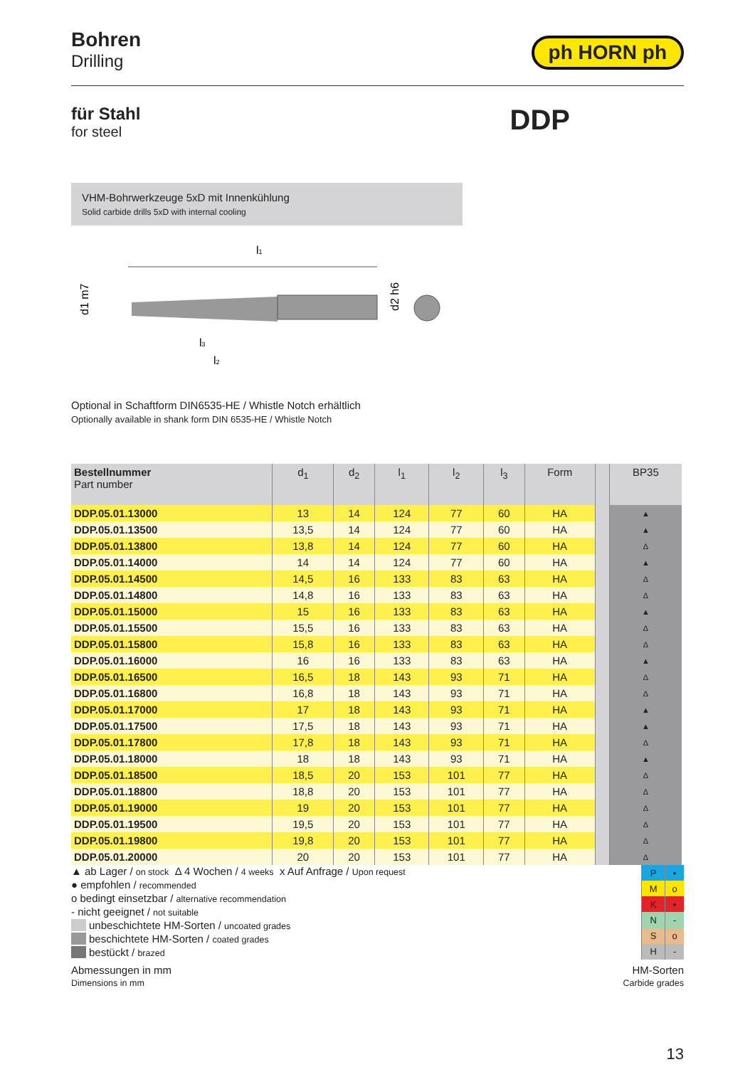Bohren
Drilling
ph HORN ph
für Stahl
for steel
DDP
VHM-Bohrwerkzeuge 5xD mit Innenkühlung
Solid carbide drills 5xD with internal cooling
l1
d1 m7
l3
l2
d2 h6
Optional in Schaftform DIN6535-HE / Whistle Notch erhältlich
Optionally available in shank form DIN 6535-HE / Whistle Notch
| Bestellnummer Part number | d<sub>1</sub> | d<sub>2</sub> | l<sub>1</sub> | l<sub>2</sub> | l<sub>3</sub> | Form | | BP35 |
| --- | --- | --- | --- | --- | --- | --- | --- | --- |
| DDP.05.01.13000 | 13 | 14 | 124 | 77 | 60 | HA | | ▲ |
| DDP.05.01.13500 | 13,5 | 14 | 124 | 77 | 60 | HA | | ▲ |
| DDP.05.01.13800 | 13,8 | 14 | 124 | 77 | 60 | HA | | Δ |
| DDP.05.01.14000 | 14 | 14 | 124 | 77 | 60 | HA | | ▲ |
| DDP.05.01.14500 | 14,5 | 16 | 133 | 83 | 63 | HA | | Δ |
| DDP.05.01.14800 | 14,8 | 16 | 133 | 83 | 63 | HA | | Δ |
| DDP.05.01.15000 | 15 | 16 | 133 | 83 | 63 | HA | | ▲ |
| DDP.05.01.15500 | 15,5 | 16 | 133 | 83 | 63 | HA | | Δ |
| DDP.05.01.15800 | 15,8 | 16 | 133 | 83 | 63 | HA | | Δ |
| DDP.05.01.16000 | 16 | 16 | 133 | 83 | 63 | HA | | ▲ |
| DDP.05.01.16500 | 16,5 | 18 | 143 | 93 | 71 | HA | | Δ |
| DDP.05.01.16800 | 16,8 | 18 | 143 | 93 | 71 | HA | | Δ |
| DDP.05.01.17000 | 17 | 18 | 143 | 93 | 71 | HA | | ▲ |
| DDP.05.01.17500 | 17,5 | 18 | 143 | 93 | 71 | HA | | ▲ |
| DDP.05.01.17800 | 17,8 | 18 | 143 | 93 | 71 | HA | | Δ |
| DDP.05.01.18000 | 18 | 18 | 143 | 93 | 71 | HA | | ▲ |
| DDP.05.01.18500 | 18,5 | 20 | 153 | 101 | 77 | HA | | Δ |
| DDP.05.01.18800 | 18,8 | 20 | 153 | 101 | 77 | HA | | Δ |
| DDP.05.01.19000 | 19 | 20 | 153 | 101 | 77 | HA | | Δ |
| DDP.05.01.19500 | 19,5 | 20 | 153 | 101 | 77 | HA | | Δ |
| DDP.05.01.19800 | 19,8 | 20 | 153 | 101 | 77 | HA | | Δ |
| DDP.05.01.20000 | 20 | 20 | 153 | 101 | 77 | HA | | Δ |
▲ ab Lager / on stock Δ 4 Wochen / 4 weeks x Auf Anfrage / Upon request
● empfohlen / recommended
o bedingt einsetzbar / alternative recommendation
- nicht geeignet / not suitable
unbeschichtete HM-Sorten / uncoated grades
beschichtete HM-Sorten / coated grades
bestückt / brazed
| P | • |
| M | o |
| K | • |
| N | - |
| S | o |
| H | - |
Abmessungen in mm
Dimensions in mm
HM-Sorten
Carbide grades
13